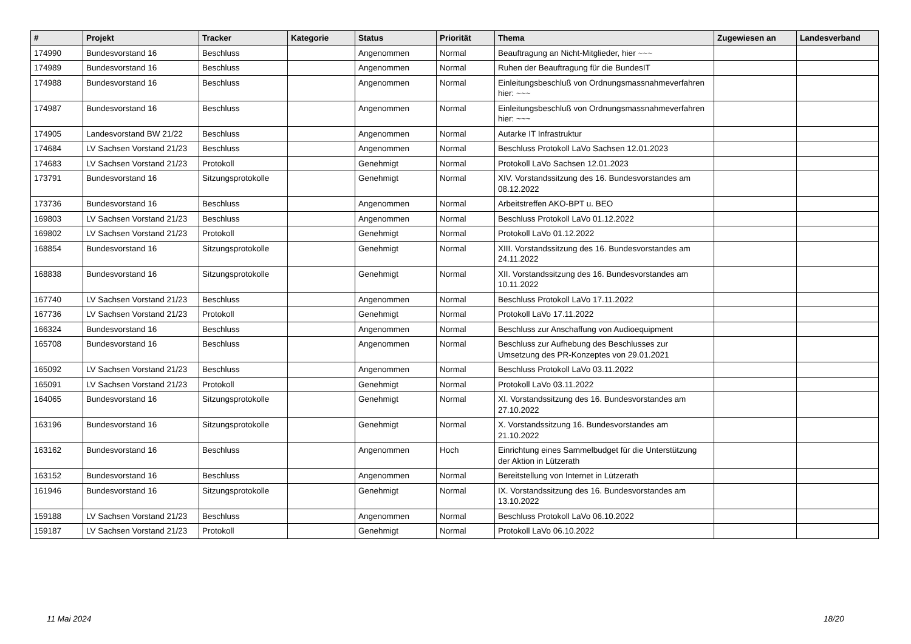| # | Projekt | Tracker | Kategorie | Status | Priorität | Thema | Zugewiesen an | Landesverband |
| --- | --- | --- | --- | --- | --- | --- | --- | --- |
| 174990 | Bundesvorstand 16 | Beschluss | | Angenommen | Normal | Beauftragung an Nicht-Mitglieder, hier ~~~ | | |
| 174989 | Bundesvorstand 16 | Beschluss | | Angenommen | Normal | Ruhen der Beauftragung für die BundesIT | | |
| 174988 | Bundesvorstand 16 | Beschluss | | Angenommen | Normal | Einleitungsbeschluß von Ordnungsmassnahmeverfahren hier: ~~~ | | |
| 174987 | Bundesvorstand 16 | Beschluss | | Angenommen | Normal | Einleitungsbeschluß von Ordnungsmassnahmeverfahren hier: ~~~ | | |
| 174905 | Landesvorstand BW 21/22 | Beschluss | | Angenommen | Normal | Autarke IT Infrastruktur | | |
| 174684 | LV Sachsen Vorstand 21/23 | Beschluss | | Angenommen | Normal | Beschluss Protokoll LaVo Sachsen 12.01.2023 | | |
| 174683 | LV Sachsen Vorstand 21/23 | Protokoll | | Genehmigt | Normal | Protokoll LaVo Sachsen 12.01.2023 | | |
| 173791 | Bundesvorstand 16 | Sitzungsprotokolle | | Genehmigt | Normal | XIV. Vorstandssitzung des 16. Bundesvorstandes am 08.12.2022 | | |
| 173736 | Bundesvorstand 16 | Beschluss | | Angenommen | Normal | Arbeitstreffen AKO-BPT u. BEO | | |
| 169803 | LV Sachsen Vorstand 21/23 | Beschluss | | Angenommen | Normal | Beschluss Protokoll LaVo 01.12.2022 | | |
| 169802 | LV Sachsen Vorstand 21/23 | Protokoll | | Genehmigt | Normal | Protokoll LaVo 01.12.2022 | | |
| 168854 | Bundesvorstand 16 | Sitzungsprotokolle | | Genehmigt | Normal | XIII. Vorstandssitzung des 16. Bundesvorstandes am 24.11.2022 | | |
| 168838 | Bundesvorstand 16 | Sitzungsprotokolle | | Genehmigt | Normal | XII. Vorstandssitzung des 16. Bundesvorstandes am 10.11.2022 | | |
| 167740 | LV Sachsen Vorstand 21/23 | Beschluss | | Angenommen | Normal | Beschluss Protokoll LaVo 17.11.2022 | | |
| 167736 | LV Sachsen Vorstand 21/23 | Protokoll | | Genehmigt | Normal | Protokoll LaVo 17.11.2022 | | |
| 166324 | Bundesvorstand 16 | Beschluss | | Angenommen | Normal | Beschluss zur Anschaffung von Audioequipment | | |
| 165708 | Bundesvorstand 16 | Beschluss | | Angenommen | Normal | Beschluss zur Aufhebung des Beschlusses zur Umsetzung des PR-Konzeptes von 29.01.2021 | | |
| 165092 | LV Sachsen Vorstand 21/23 | Beschluss | | Angenommen | Normal | Beschluss Protokoll LaVo 03.11.2022 | | |
| 165091 | LV Sachsen Vorstand 21/23 | Protokoll | | Genehmigt | Normal | Protokoll LaVo 03.11.2022 | | |
| 164065 | Bundesvorstand 16 | Sitzungsprotokolle | | Genehmigt | Normal | XI. Vorstandssitzung des 16. Bundesvorstandes am 27.10.2022 | | |
| 163196 | Bundesvorstand 16 | Sitzungsprotokolle | | Genehmigt | Normal | X. Vorstandssitzung 16. Bundesvorstandes am 21.10.2022 | | |
| 163162 | Bundesvorstand 16 | Beschluss | | Angenommen | Hoch | Einrichtung eines Sammelbudget für die Unterstützung der Aktion in Lützerath | | |
| 163152 | Bundesvorstand 16 | Beschluss | | Angenommen | Normal | Bereitstellung von Internet in Lützerath | | |
| 161946 | Bundesvorstand 16 | Sitzungsprotokolle | | Genehmigt | Normal | IX. Vorstandssitzung des 16. Bundesvorstandes am 13.10.2022 | | |
| 159188 | LV Sachsen Vorstand 21/23 | Beschluss | | Angenommen | Normal | Beschluss Protokoll LaVo 06.10.2022 | | |
| 159187 | LV Sachsen Vorstand 21/23 | Protokoll | | Genehmigt | Normal | Protokoll LaVo 06.10.2022 | | |
11 Mai 2024 18/20